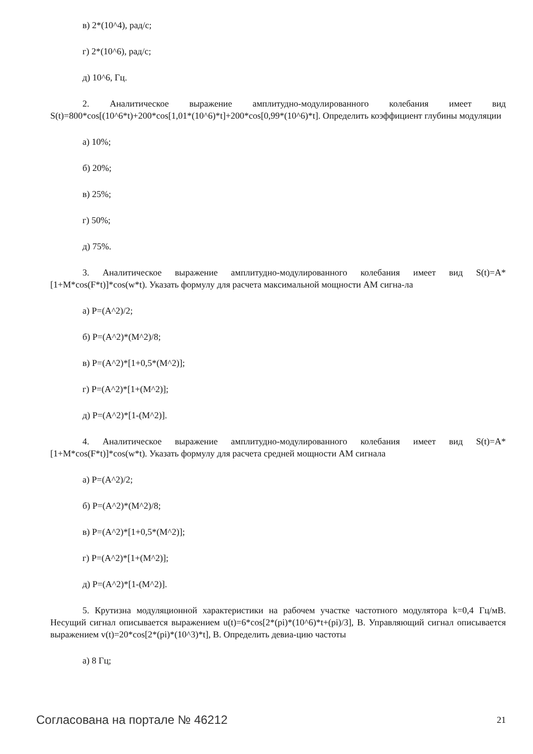в) 2*(10^4), рад/с;
г) 2*(10^6), рад/с;
д) 10^6, Гц.
2. Аналитическое выражение амплитудно-модулированного колебания имеет вид S(t)=800*cos[(10^6*t)+200*cos[1,01*(10^6)*t]+200*cos[0,99*(10^6)*t]. Определить коэффициент глубины модуляции
а) 10%;
б) 20%;
в) 25%;
г) 50%;
д) 75%.
3. Аналитическое выражение амплитудно-модулированного колебания имеет вид S(t)=A*[1+M*cos(F*t)]*cos(w*t). Указать формулу для расчета максимальной мощности АМ сигна-ла
а) P=(A^2)/2;
б) P=(A^2)*(M^2)/8;
в) P=(A^2)*[1+0,5*(M^2)];
г) P=(A^2)*[1+(M^2)];
д) P=(A^2)*[1-(M^2)].
4. Аналитическое выражение амплитудно-модулированного колебания имеет вид S(t)=A*[1+M*cos(F*t)]*cos(w*t). Указать формулу для расчета средней мощности АМ сигнала
а) P=(A^2)/2;
б) P=(A^2)*(M^2)/8;
в) P=(A^2)*[1+0,5*(M^2)];
г) P=(A^2)*[1+(M^2)];
д) P=(A^2)*[1-(M^2)].
5. Крутизна модуляционной характеристики на рабочем участке частотного модулятора k=0,4 Гц/мВ. Несущий сигнал описывается выражением u(t)=6*cos[2*(pi)*(10^6)*t+(pi)/3], В. Управляющий сигнал описывается выражением v(t)=20*cos[2*(pi)*(10^3)*t], В. Определить девиа-цию частоты
а) 8 Гц;
Согласована на портале № 46212 21